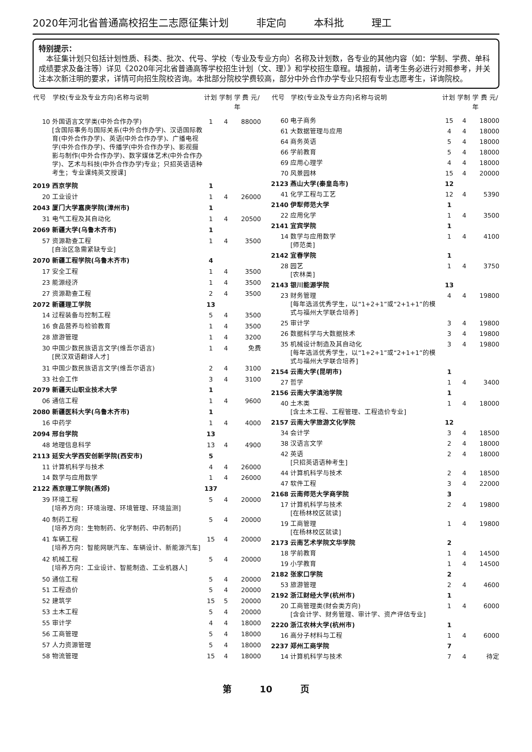2020年河北省普通高校招生二志愿征集计划 非定向 本科批 理工
特别提示：
　本征集计划只包括计划性质、科类、批次、代号、学校（专业及专业方向）名称及计划数，各专业的其他内容（如：学制、学费、单科成绩要求及备注等）详见《2020年河北省普通高等学校招生计划（文、理）》和学校招生章程。填报前，请考生务必进行对照参考，并关注本次新注明的要求，详情可向招生院校咨询。本批部分院校学费较高，部分中外合作办学专业只招有专业志愿考生，详询院校。
| 代号 | 学校(专业及专业方向)名称与说明 | 计划 | 学制 | 学 费 元/年 |
| --- | --- | --- | --- | --- |
| 10 | 外国语言文学类(中外合作办学) [含国际事务与国际关系(中外合作办学)、汉语国际教育(中外合作办学)、英语(中外合作办学)、广播电视学(中外合作办学)、传播学(中外合作办学)、影视摄影与制作(中外合作办学)、数字媒体艺术(中外合作办学)、艺术与科技(中外合作办学)专业；只招英语语种考生；专业课纯英文授课] | 1 | 4 | 88000 |
| 2019 | 西京学院 | 1 | | |
| 20 | 工业设计 | 1 | 4 | 26000 |
| 2043 | 厦门大学嘉庚学院(漳州市) | 1 | | |
| 31 | 电气工程及其自动化 | 1 | 4 | 20500 |
| 2069 | 新疆大学(乌鲁木齐市) | 1 | | |
| 57 | 资源勘查工程 [自治区急需紧缺专业] | 1 | 4 | 3500 |
| 2070 | 新疆工程学院(乌鲁木齐市) | 4 | | |
| 17 | 安全工程 | 1 | 4 | 3500 |
| 23 | 能源经济 | 1 | 4 | 3500 |
| 27 | 资源勘查工程 | 2 | 4 | 3500 |
| 2072 | 新疆理工学院 | 13 | | |
| 14 | 过程装备与控制工程 | 5 | 4 | 3500 |
| 16 | 食品营养与检验教育 | 1 | 4 | 3500 |
| 28 | 旅游管理 | 1 | 4 | 3200 |
| 30 | 中国少数民族语言文学(维吾尔语言) [民汉双语翻译人才] | 1 | 4 | 免费 |
| 31 | 中国少数民族语言文学(维吾尔语言) | 2 | 4 | 3100 |
| 33 | 社会工作 | 3 | 4 | 3100 |
| 2079 | 新疆天山职业技术大学 | 1 | | |
| 06 | 通信工程 | 1 | 4 | 9600 |
| 2080 | 新疆医科大学(乌鲁木齐市) | 1 | | |
| 16 | 中药学 | 1 | 4 | 4000 |
| 2094 | 邢台学院 | 13 | | |
| 48 | 地理信息科学 | 13 | 4 | 4900 |
| 2113 | 延安大学西安创新学院(西安市) | 5 | | |
| 11 | 计算机科学与技术 | 4 | 4 | 26000 |
| 14 | 数学与应用数学 | 1 | 4 | 26000 |
| 2122 | 燕京理工学院(燕郊) | 137 | | |
| 39 | 环境工程 [培养方向：环境治理、环境管理、环境监测] | 5 | 4 | 20000 |
| 40 | 制药工程 [培养方向：生物制药、化学制药、中药制药] | 5 | 4 | 20000 |
| 41 | 车辆工程 [培养方向：智能网联汽车、车辆设计、新能源汽车] | 15 | 4 | 20000 |
| 42 | 机械工程 [培养方向：工业设计、智能制造、工业机器人] | 5 | 4 | 20000 |
| 50 | 通信工程 | 5 | 4 | 20000 |
| 51 | 工程造价 | 5 | 4 | 20000 |
| 52 | 建筑学 | 15 | 5 | 20000 |
| 53 | 土木工程 | 5 | 4 | 20000 |
| 55 | 审计学 | 4 | 4 | 18000 |
| 56 | 工商管理 | 5 | 4 | 18000 |
| 57 | 人力资源管理 | 5 | 4 | 18000 |
| 58 | 物流管理 | 15 | 4 | 18000 |
| 代号 | 学校(专业及专业方向)名称与说明 | 计划 | 学制 | 学 费 元/年 |
| --- | --- | --- | --- | --- |
| 60 | 电子商务 | 15 | 4 | 18000 |
| 61 | 大数据管理与应用 | 4 | 4 | 18000 |
| 64 | 商务英语 | 5 | 4 | 18000 |
| 66 | 学前教育 | 5 | 4 | 18000 |
| 69 | 应用心理学 | 4 | 4 | 18000 |
| 70 | 风景园林 | 15 | 4 | 20000 |
| 2123 | 燕山大学(秦皇岛市) | 12 | | |
| 41 | 化学工程与工艺 | 12 | 4 | 5390 |
| 2140 | 伊犁师范大学 | 1 | | |
| 22 | 应用化学 | 1 | 4 | 3500 |
| 2141 | 宜宾学院 | 1 | | |
| 14 | 数学与应用数学 [师范类] | 1 | 4 | 4100 |
| 2142 | 宜春学院 | 1 | | |
| 28 | 园艺 [农林类] | 1 | 4 | 3750 |
| 2143 | 银川能源学院 | 13 | | |
| 23 | 财务管理 [每年选派优秀学生，以“1+2+1”或“2+1+1”的模式与福州大学联合培养] | 4 | 4 | 19800 |
| 25 | 审计学 | 3 | 4 | 19800 |
| 26 | 数据科学与大数据技术 | 3 | 4 | 19800 |
| 35 | 机械设计制造及其自动化 [每年选派优秀学生，以“1+2+1”或“2+1+1”的模式与福州大学联合培养] | 3 | 4 | 19800 |
| 2154 | 云南大学(昆明市) | 1 | | |
| 27 | 哲学 | 1 | 4 | 3400 |
| 2156 | 云南大学滇池学院 | 1 | | |
| 40 | 土木类 [含土木工程、工程管理、工程造价专业] | 1 | 4 | 18000 |
| 2157 | 云南大学旅游文化学院 | 12 | | |
| 34 | 会计学 | 3 | 4 | 18500 |
| 38 | 汉语言文学 | 2 | 4 | 18000 |
| 42 | 英语 [只招英语语种考生] | 2 | 4 | 18000 |
| 44 | 计算机科学与技术 | 2 | 4 | 18500 |
| 47 | 软件工程 | 3 | 4 | 22000 |
| 2168 | 云南师范大学商学院 | 3 | | |
| 17 | 计算机科学与技术 [在杨林校区就读] | 2 | 4 | 19800 |
| 19 | 工商管理 [在杨林校区就读] | 1 | 4 | 19800 |
| 2173 | 云南艺术学院文华学院 | 2 | | |
| 18 | 学前教育 | 1 | 4 | 14500 |
| 19 | 小学教育 | 1 | 4 | 14500 |
| 2182 | 张家口学院 | 2 | | |
| 53 | 旅游管理 | 2 | 4 | 4600 |
| 2192 | 浙江财经大学(杭州市) | 1 | | |
| 20 | 工商管理类(财会类方向) [含会计学、财务管理、审计学、资产评估专业] | 1 | 4 | 6000 |
| 2220 | 浙江农林大学(杭州市) | 1 | | |
| 16 | 高分子材料与工程 | 1 | 4 | 6000 |
| 2237 | 郑州工商学院 | 7 | | |
| 14 | 计算机科学与技术 | 7 | 4 | 待定 |
第 10 页